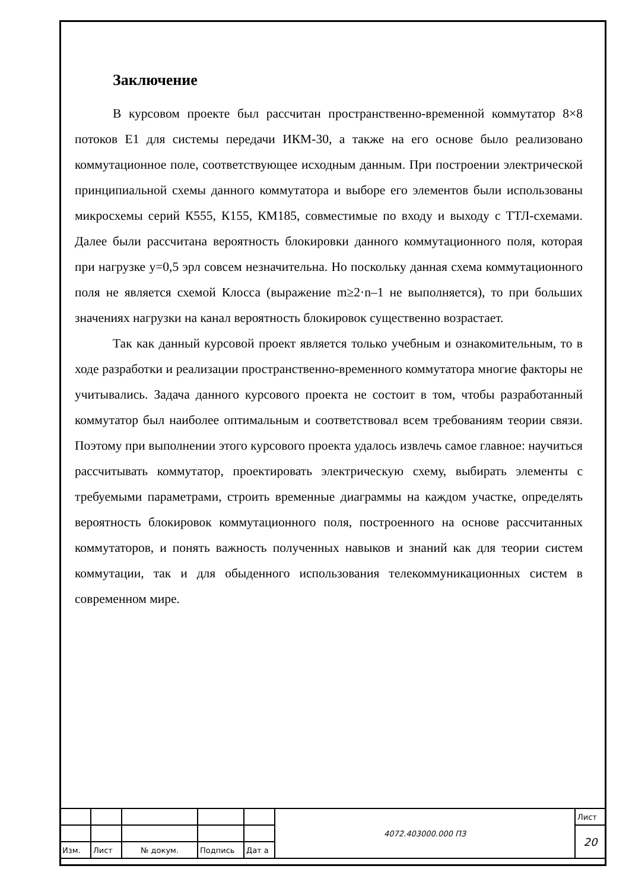Заключение
В курсовом проекте был рассчитан пространственно-временной коммутатор 8×8 потоков Е1 для системы передачи ИКМ-30, а также на его основе было реализовано коммутационное поле, соответствующее исходным данным. При построении электрической принципиальной схемы данного коммутатора и выборе его элементов были использованы микросхемы серий К555, К155, КМ185, совместимые по входу и выходу с ТТЛ-схемами. Далее были рассчитана вероятность блокировки данного коммутационного поля, которая при нагрузке y=0,5 эрл совсем незначительна. Но поскольку данная схема коммутационного поля не является схемой Клосса (выражение m≥2·n–1 не выполняется), то при больших значениях нагрузки на канал вероятность блокировок существенно возрастает.
Так как данный курсовой проект является только учебным и ознакомительным, то в ходе разработки и реализации пространственно-временного коммутатора многие факторы не учитывались. Задача данного курсового проекта не состоит в том, чтобы разработанный коммутатор был наиболее оптимальным и соответствовал всем требованиям теории связи. Поэтому при выполнении этого курсового проекта удалось извлечь самое главное: научиться рассчитывать коммутатор, проектировать электрическую схему, выбирать элементы с требуемыми параметрами, строить временные диаграммы на каждом участке, определять вероятность блокировок коммутационного поля, построенного на основе рассчитанных коммутаторов, и понять важность полученных навыков и знаний как для теории систем коммутации, так и для обыденного использования телекоммуникационных систем в современном мире.
| | | | | | 4072.403000.000 ПЗ | Лист |
| | | | | | | 20 |
| Изм. | Лист | № докум. | Подпись | Дат а | | |